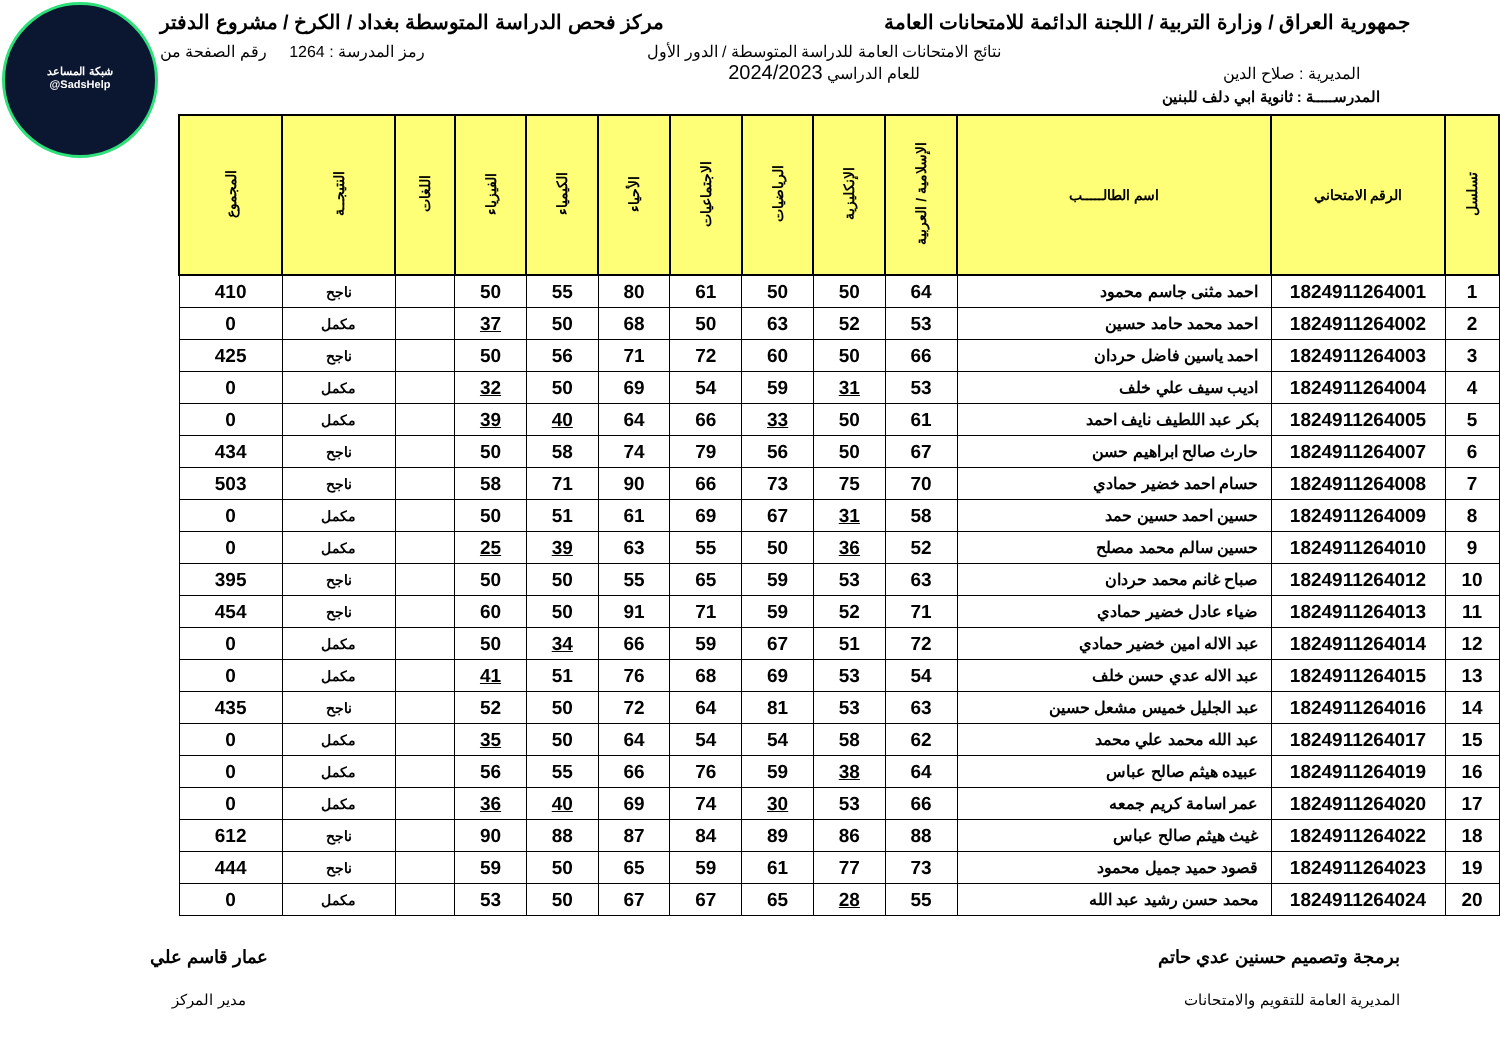شبكة المساعد
@SadsHelp
جمهورية العراق / وزارة التربية / اللجنة الدائمة للامتحانات العامة
مركز فحص الدراسة المتوسطة بغداد / الكرخ / مشروع الدفتر
المديرية : صلاح الدين
نتائج الامتحانات العامة للدراسة المتوسطة / الدور الأول
للعام الدراسي 2024/2023
رمز المدرسة : 1264 رقم الصفحة من
المدرســـــة : ثانوية ابي دلف للبنين
| تسلسل | الرقم الامتحاني | اسم الطالـــــب | الإسلامية / العربية | الإنكليزية | الرياضيات | الاجتماعيات | الأحياء | الكيمياء | الفيزياء | اللغات | النتيجــة | المجموع |
| --- | --- | --- | --- | --- | --- | --- | --- | --- | --- | --- | --- | --- |
| 1 | 1824911264001 | احمد مثنى جاسم محمود | 64 | 50 | 50 | 61 | 80 | 55 | 50 | | ناجح | 410 |
| 2 | 1824911264002 | احمد محمد حامد حسين | 53 | 52 | 63 | 50 | 68 | 50 | 37 | | مكمل | 0 |
| 3 | 1824911264003 | احمد ياسين فاضل حردان | 66 | 50 | 60 | 72 | 71 | 56 | 50 | | ناجح | 425 |
| 4 | 1824911264004 | اديب سيف علي خلف | 53 | 31 | 59 | 54 | 69 | 50 | 32 | | مكمل | 0 |
| 5 | 1824911264005 | بكر عبد اللطيف نايف احمد | 61 | 50 | 33 | 66 | 64 | 40 | 39 | | مكمل | 0 |
| 6 | 1824911264007 | حارث صالح ابراهيم حسن | 67 | 50 | 56 | 79 | 74 | 58 | 50 | | ناجح | 434 |
| 7 | 1824911264008 | حسام احمد خضير حمادي | 70 | 75 | 73 | 66 | 90 | 71 | 58 | | ناجح | 503 |
| 8 | 1824911264009 | حسين احمد حسين حمد | 58 | 31 | 67 | 69 | 61 | 51 | 50 | | مكمل | 0 |
| 9 | 1824911264010 | حسين سالم محمد مصلح | 52 | 36 | 50 | 55 | 63 | 39 | 25 | | مكمل | 0 |
| 10 | 1824911264012 | صباح غانم محمد حردان | 63 | 53 | 59 | 65 | 55 | 50 | 50 | | ناجح | 395 |
| 11 | 1824911264013 | ضياء عادل خضير حمادي | 71 | 52 | 59 | 71 | 91 | 50 | 60 | | ناجح | 454 |
| 12 | 1824911264014 | عبد الاله امين خضير حمادي | 72 | 51 | 67 | 59 | 66 | 34 | 50 | | مكمل | 0 |
| 13 | 1824911264015 | عبد الاله عدي حسن خلف | 54 | 53 | 69 | 68 | 76 | 51 | 41 | | مكمل | 0 |
| 14 | 1824911264016 | عبد الجليل خميس مشعل حسين | 63 | 53 | 81 | 64 | 72 | 50 | 52 | | ناجح | 435 |
| 15 | 1824911264017 | عبد الله محمد علي محمد | 62 | 58 | 54 | 54 | 64 | 50 | 35 | | مكمل | 0 |
| 16 | 1824911264019 | عبيده هيثم صالح عباس | 64 | 38 | 59 | 76 | 66 | 55 | 56 | | مكمل | 0 |
| 17 | 1824911264020 | عمر اسامة كريم جمعه | 66 | 53 | 30 | 74 | 69 | 40 | 36 | | مكمل | 0 |
| 18 | 1824911264022 | غيث هيثم صالح عباس | 88 | 86 | 89 | 84 | 87 | 88 | 90 | | ناجح | 612 |
| 19 | 1824911264023 | قصود حميد جميل محمود | 73 | 77 | 61 | 59 | 65 | 50 | 59 | | ناجح | 444 |
| 20 | 1824911264024 | محمد حسن رشيد عبد الله | 55 | 28 | 65 | 67 | 67 | 50 | 53 | | مكمل | 0 |
برمجة وتصميم حسنين عدي حاتم
المديرية العامة للتقويم والامتحانات
عمار قاسم علي
مدير المركز